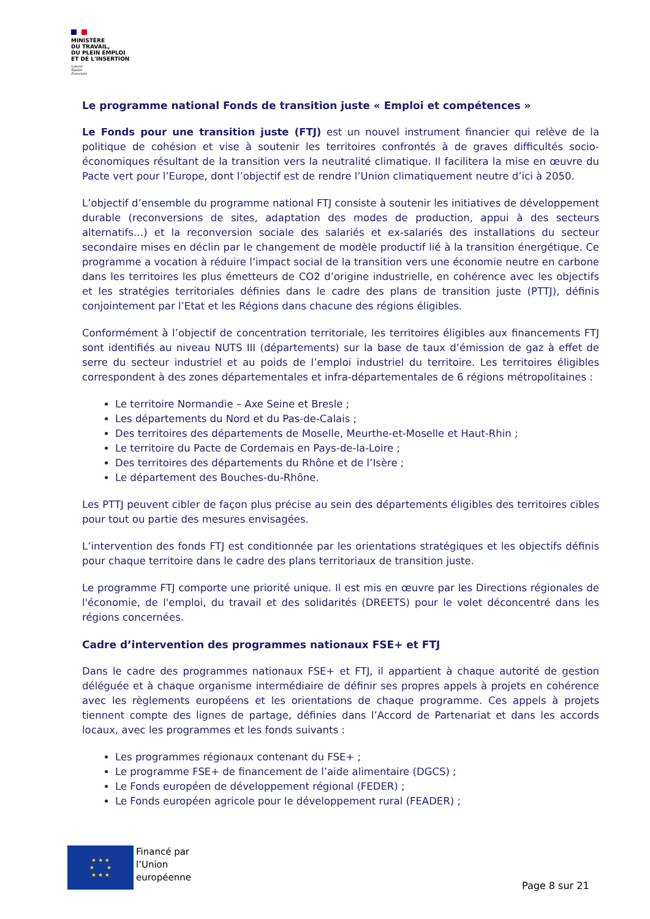MINISTÈRE
DU TRAVAIL,
DU PLEIN EMPLOI
ET DE L'INSERTION
Liberté
Égalité
Fraternité
Le programme national Fonds de transition juste « Emploi et compétences »
Le Fonds pour une transition juste (FTJ) est un nouvel instrument financier qui relève de la politique de cohésion et vise à soutenir les territoires confrontés à de graves difficultés socio-économiques résultant de la transition vers la neutralité climatique. Il facilitera la mise en œuvre du Pacte vert pour l’Europe, dont l’objectif est de rendre l’Union climatiquement neutre d’ici à 2050.
L’objectif d’ensemble du programme national FTJ consiste à soutenir les initiatives de développement durable (reconversions de sites, adaptation des modes de production, appui à des secteurs alternatifs…) et la reconversion sociale des salariés et ex-salariés des installations du secteur secondaire mises en déclin par le changement de modèle productif lié à la transition énergétique. Ce programme a vocation à réduire l’impact social de la transition vers une économie neutre en carbone dans les territoires les plus émetteurs de CO2 d’origine industrielle, en cohérence avec les objectifs et les stratégies territoriales définies dans le cadre des plans de transition juste (PTTJ), définis conjointement par l’Etat et les Régions dans chacune des régions éligibles.
Conformément à l’objectif de concentration territoriale, les territoires éligibles aux financements FTJ sont identifiés au niveau NUTS III (départements) sur la base de taux d’émission de gaz à effet de serre du secteur industriel et au poids de l’emploi industriel du territoire. Les territoires éligibles correspondent à des zones départementales et infra-départementales de 6 régions métropolitaines :
Le territoire Normandie – Axe Seine et Bresle ;
Les départements du Nord et du Pas-de-Calais ;
Des territoires des départements de Moselle, Meurthe-et-Moselle et Haut-Rhin ;
Le territoire du Pacte de Cordemais en Pays-de-la-Loire ;
Des territoires des départements du Rhône et de l’Isère ;
Le département des Bouches-du-Rhône.
Les PTTJ peuvent cibler de façon plus précise au sein des départements éligibles des territoires cibles pour tout ou partie des mesures envisagées.
L’intervention des fonds FTJ est conditionnée par les orientations stratégiques et les objectifs définis pour chaque territoire dans le cadre des plans territoriaux de transition juste.
Le programme FTJ comporte une priorité unique. Il est mis en œuvre par les Directions régionales de l'économie, de l'emploi, du travail et des solidarités (DREETS) pour le volet déconcentré dans les régions concernées.
Cadre d’intervention des programmes nationaux FSE+ et FTJ
Dans le cadre des programmes nationaux FSE+ et FTJ, il appartient à chaque autorité de gestion déléguée et à chaque organisme intermédiaire de définir ses propres appels à projets en cohérence avec les règlements européens et les orientations de chaque programme. Ces appels à projets tiennent compte des lignes de partage, définies dans l’Accord de Partenariat et dans les accords locaux, avec les programmes et les fonds suivants :
Les programmes régionaux contenant du FSE+ ;
Le programme FSE+ de financement de l’aide alimentaire (DGCS) ;
Le Fonds européen de développement régional (FEDER) ;
Le Fonds européen agricole pour le développement rural (FEADER) ;
★ ★ ★
★ ★
★ ★ ★
Financé par
l’Union
européenne
Page 8 sur 21